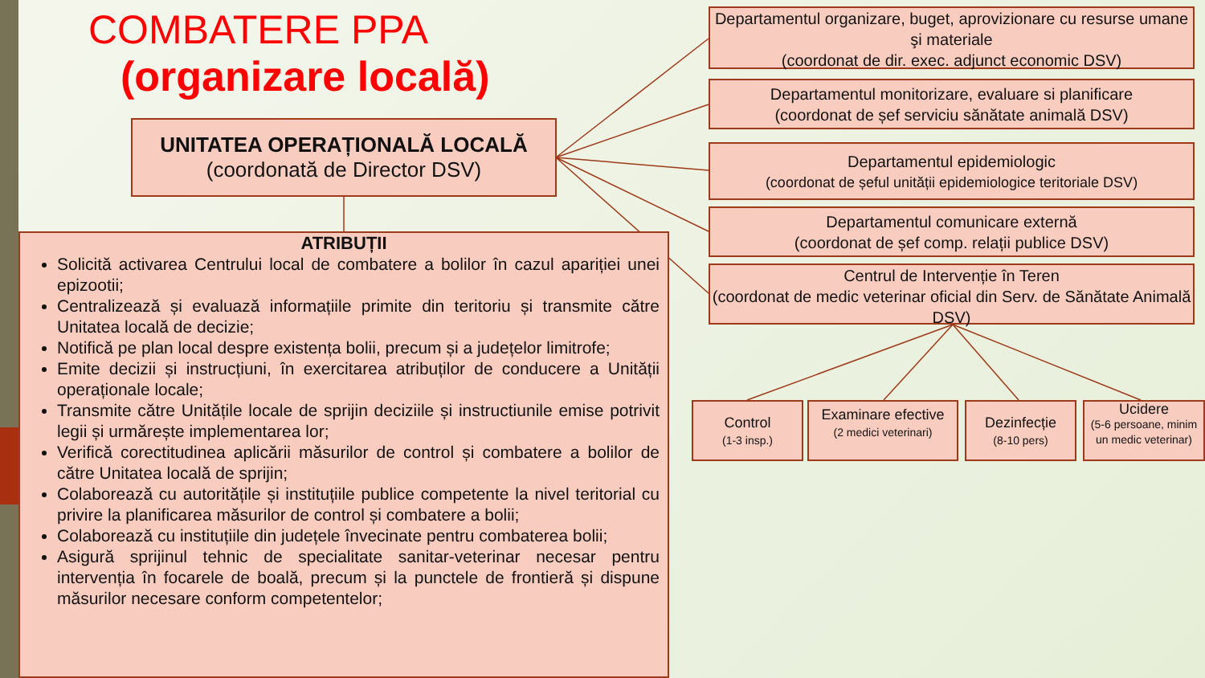COMBATERE PPA
(organizare locală)
UNITATEA OPERAȚIONALĂ LOCALĂ
(coordonată de Director DSV)
ATRIBUȚII
Solicită activarea Centrului local de combatere a bolilor în cazul apariției unei epizootii;
Centralizează și evaluază informațiile primite din teritoriu și transmite către Unitatea locală de decizie;
Notifică pe plan local despre existența bolii, precum și a județelor limitrofe;
Emite decizii și instrucțiuni, în exercitarea atribuților de conducere a Unității operaționale locale;
Transmite către Unitățile locale de sprijin deciziile și instructiunile emise potrivit legii și urmărește implementarea lor;
Verifică corectitudinea aplicării măsurilor de control și combatere a bolilor de către Unitatea locală de sprijin;
Colaborează cu autoritățile și instituțiile publice competente la nivel teritorial cu privire la planificarea măsurilor de control și combatere a bolii;
Colaborează cu instituțiile din județele învecinate pentru combaterea bolii;
Asigură sprijinul tehnic de specialitate sanitar-veterinar necesar pentru intervenția în focarele de boală, precum și la punctele de frontieră și dispune măsurilor necesare conform competentelor;
Departamentul organizare, buget, aprovizionare cu resurse umane şi materiale
(coordonat de dir. exec. adjunct economic DSV)
Departamentul monitorizare, evaluare si planificare
(coordonat de șef serviciu sănătate animală DSV)
Departamentul epidemiologic
(coordonat de șeful unității epidemiologice teritoriale DSV)
Departamentul comunicare externă
(coordonat de șef comp. relații publice DSV)
Centrul de Intervenție în Teren
(coordonat de medic veterinar oficial din Serv. de Sănătate Animală DSV)
Control
(1-3 insp.)
Examinare efective
(2 medici veterinari)
Dezinfecție
(8-10 pers)
Ucidere
(5-6 persoane, minim un medic veterinar)